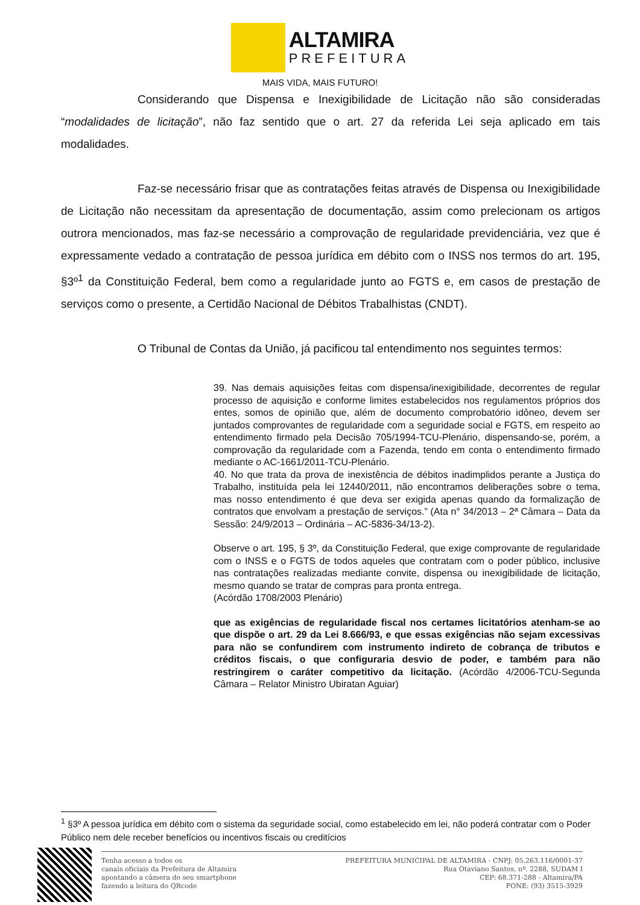ALTAMIRA
PREFEITURA
MAIS VIDA, MAIS FUTURO!
Considerando que Dispensa e Inexigibilidade de Licitação não são consideradas “modalidades de licitação”, não faz sentido que o art. 27 da referida Lei seja aplicado em tais modalidades.
Faz-se necessário frisar que as contratações feitas através de Dispensa ou Inexigibilidade de Licitação não necessitam da apresentação de documentação, assim como prelecionam os artigos outrora mencionados, mas faz-se necessário a comprovação de regularidade previdenciária, vez que é expressamente vedado a contratação de pessoa jurídica em débito com o INSS nos termos do art. 195, §3º<sup>1</sup> da Constituição Federal, bem como a regularidade junto ao FGTS e, em casos de prestação de serviços como o presente, a Certidão Nacional de Débitos Trabalhistas (CNDT).
O Tribunal de Contas da União, já pacificou tal entendimento nos seguintes termos:
39. Nas demais aquisições feitas com dispensa/inexigibilidade, decorrentes de regular processo de aquisição e conforme limites estabelecidos nos regulamentos próprios dos entes, somos de opinião que, além de documento comprobatório idôneo, devem ser juntados comprovantes de regularidade com a seguridade social e FGTS, em respeito ao entendimento firmado pela Decisão 705/1994-TCU-Plenário, dispensando-se, porém, a comprovação da regularidade com a Fazenda, tendo em conta o entendimento firmado mediante o AC-1661/2011-TCU-Plenário.
40. No que trata da prova de inexistência de débitos inadimplidos perante a Justiça do Trabalho, instituída pela lei 12440/2011, não encontramos deliberações sobre o tema, mas nosso entendimento é que deva ser exigida apenas quando da formalização de contratos que envolvam a prestação de serviços.” (Ata n° 34/2013 – 2ª Câmara – Data da Sessão: 24/9/2013 – Ordinária – AC-5836-34/13-2).
Observe o art. 195, § 3º, da Constituição Federal, que exige comprovante de regularidade com o INSS e o FGTS de todos aqueles que contratam com o poder público, inclusive nas contratações realizadas mediante convite, dispensa ou inexigibilidade de licitação, mesmo quando se tratar de compras para pronta entrega.
(Acórdão 1708/2003 Plenário)
que as exigências de regularidade fiscal nos certames licitatórios atenham-se ao que dispõe o art. 29 da Lei 8.666/93, e que essas exigências não sejam excessivas para não se confundirem com instrumento indireto de cobrança de tributos e créditos fiscais, o que configuraria desvio de poder, e também para não restringirem o caráter competitivo da licitação. (Acórdão 4/2006-TCU-Segunda Câmara – Relator Ministro Ubiratan Aguiar)
<sup>1</sup> §3º A pessoa jurídica em débito com o sistema da seguridade social, como estabelecido em lei, não poderá contratar com o Poder Público nem dele receber benefícios ou incentivos fiscais ou creditícios
Tenha acesso a todos os
canais oficiais da Prefeitura de Altamira
apontando a câmera do seu smartphone
fazendo a leitura do QRcode
PREFEITURA MUNICIPAL DE ALTAMIRA - CNPJ: 05.263.116/0001-37
Rua Otaviano Santos, nº. 2288, SUDAM I
CEP: 68.371-288 - Altamira/PA
FONE: (93) 3515-3929